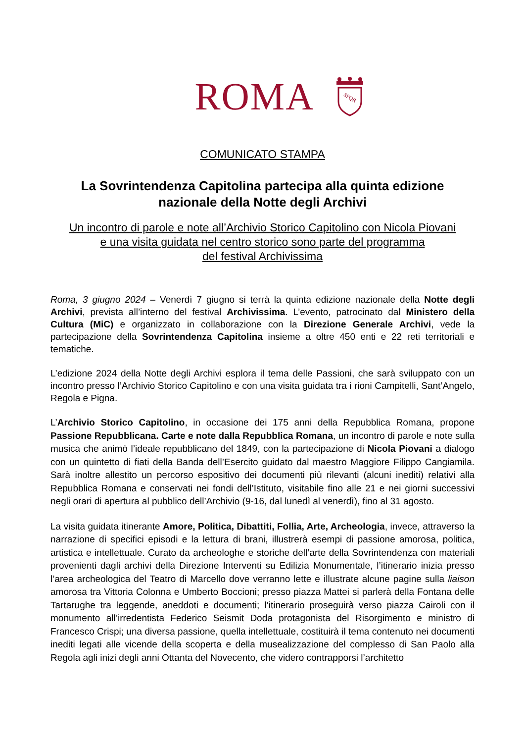ROMA
SPQR
COMUNICATO STAMPA
La Sovrintendenza Capitolina partecipa alla quinta edizione
nazionale della Notte degli Archivi
Un incontro di parole e note all’Archivio Storico Capitolino con Nicola Piovani
e una visita guidata nel centro storico sono parte del programma
del festival Archivissima
Roma, 3 giugno 2024 – Venerdì 7 giugno si terrà la quinta edizione nazionale della Notte degli Archivi, prevista all’interno del festival Archivissima. L’evento, patrocinato dal Ministero della Cultura (MiC) e organizzato in collaborazione con la Direzione Generale Archivi, vede la partecipazione della Sovrintendenza Capitolina insieme a oltre 450 enti e 22 reti territoriali e tematiche.
L’edizione 2024 della Notte degli Archivi esplora il tema delle Passioni, che sarà sviluppato con un incontro presso l’Archivio Storico Capitolino e con una visita guidata tra i rioni Campitelli, Sant’Angelo, Regola e Pigna.
L’Archivio Storico Capitolino, in occasione dei 175 anni della Repubblica Romana, propone Passione Repubblicana. Carte e note dalla Repubblica Romana, un incontro di parole e note sulla musica che animò l’ideale repubblicano del 1849, con la partecipazione di Nicola Piovani a dialogo con un quintetto di fiati della Banda dell’Esercito guidato dal maestro Maggiore Filippo Cangiamila. Sarà inoltre allestito un percorso espositivo dei documenti più rilevanti (alcuni inediti) relativi alla Repubblica Romana e conservati nei fondi dell’Istituto, visitabile fino alle 21 e nei giorni successivi negli orari di apertura al pubblico dell’Archivio (9-16, dal lunedì al venerdì), fino al 31 agosto.
La visita guidata itinerante Amore, Politica, Dibattiti, Follia, Arte, Archeologia, invece, attraverso la narrazione di specifici episodi e la lettura di brani, illustrerà esempi di passione amorosa, politica, artistica e intellettuale. Curato da archeologhe e storiche dell’arte della Sovrintendenza con materiali provenienti dagli archivi della Direzione Interventi su Edilizia Monumentale, l’itinerario inizia presso l’area archeologica del Teatro di Marcello dove verranno lette e illustrate alcune pagine sulla liaison amorosa tra Vittoria Colonna e Umberto Boccioni; presso piazza Mattei si parlerà della Fontana delle Tartarughe tra leggende, aneddoti e documenti; l’itinerario proseguirà verso piazza Cairoli con il monumento all’irredentista Federico Seismit Doda protagonista del Risorgimento e ministro di Francesco Crispi; una diversa passione, quella intellettuale, costituirà il tema contenuto nei documenti inediti legati alle vicende della scoperta e della musealizzazione del complesso di San Paolo alla Regola agli inizi degli anni Ottanta del Novecento, che videro contrapporsi l’architetto